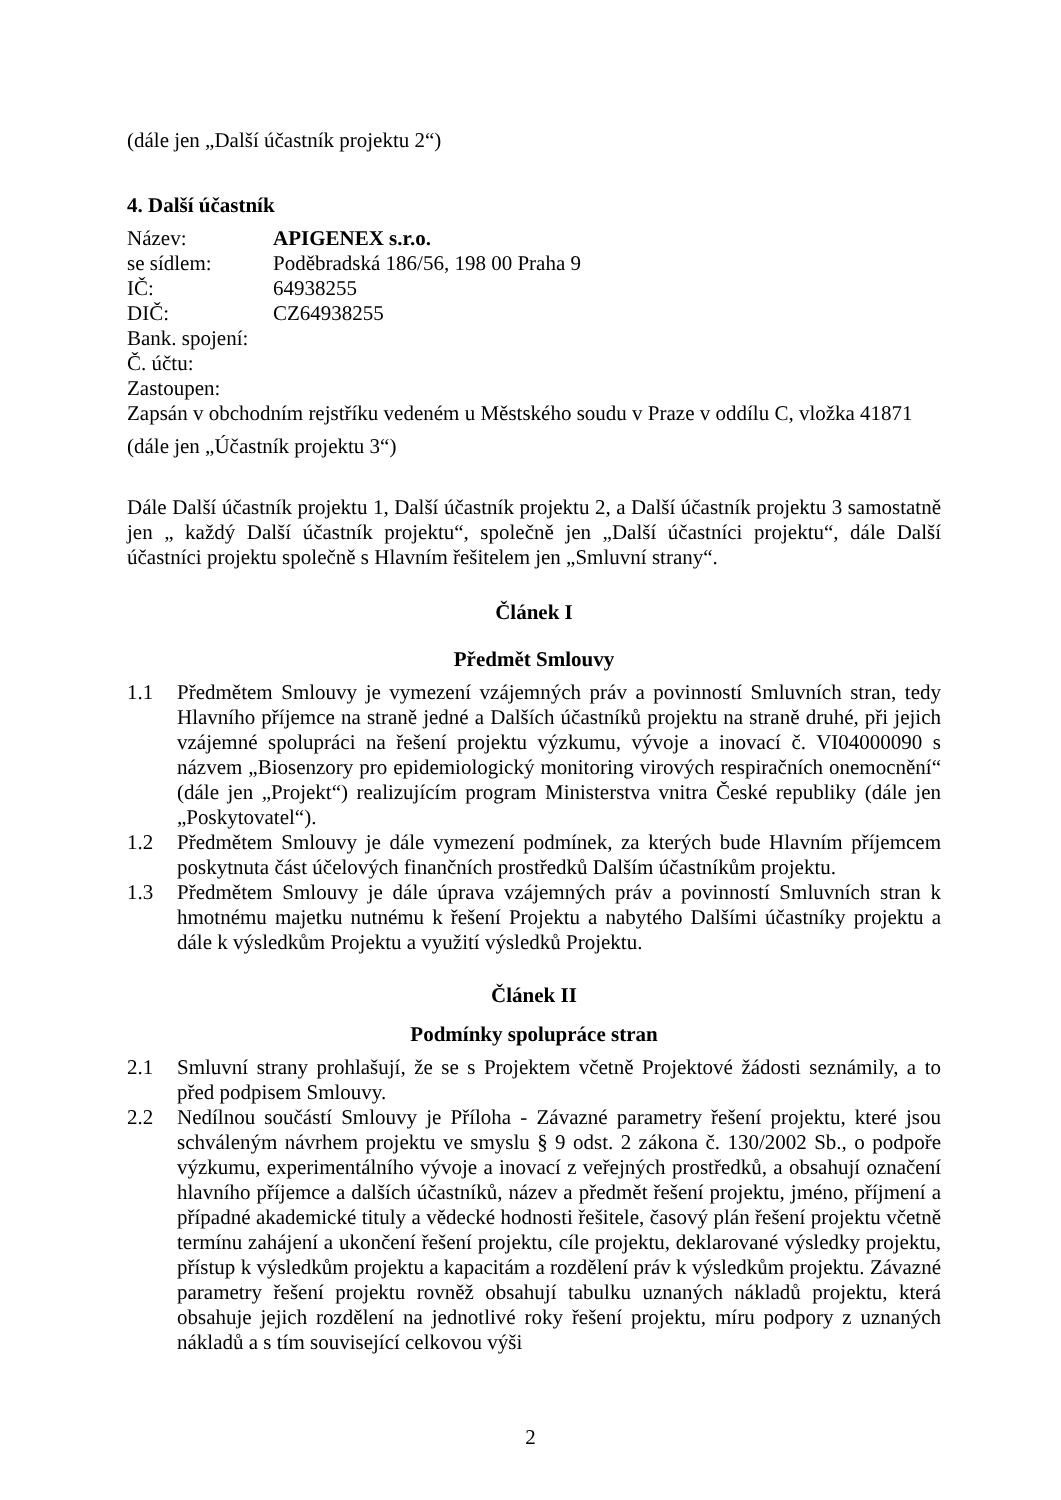(dále jen „Další účastník projektu 2“)
4. Další účastník
Název: APIGENEX s.r.o.
se sídlem: Poděbradská 186/56, 198 00 Praha 9
IČ: 64938255
DIČ: CZ64938255
Bank. spojení:
Č. účtu:
Zastoupen:
Zapsán v obchodním rejstříku vedeném u Městského soudu v Praze v oddílu C, vložka 41871
(dále jen „Účastník projektu 3“)
Dále Další účastník projektu 1, Další účastník projektu 2, a Další účastník projektu 3 samostatně jen „ každý Další účastník projektu“, společně jen „Další účastníci projektu“, dále Další účastníci projektu společně s Hlavním řešitelem jen „Smluvní strany“.
Článek I
Předmět Smlouvy
1.1 Předmětem Smlouvy je vymezení vzájemných práv a povinností Smluvních stran, tedy Hlavního příjemce na straně jedné a Dalších účastníků projektu na straně druhé, při jejich vzájemné spolupráci na řešení projektu výzkumu, vývoje a inovací č. VI04000090 s názvem „Biosenzory pro epidemiologický monitoring virových respiračních onemocnění“ (dále jen „Projekt“) realizujícím program Ministerstva vnitra České republiky (dále jen „Poskytovatel“).
1.2 Předmětem Smlouvy je dále vymezení podmínek, za kterých bude Hlavním příjemcem poskytnuta část účelových finančních prostředků Dalším účastníkům projektu.
1.3 Předmětem Smlouvy je dále úprava vzájemných práv a povinností Smluvních stran k hmotnému majetku nutnému k řešení Projektu a nabytého Dalšími účastníky projektu a dále k výsledkům Projektu a využití výsledků Projektu.
Článek II
Podmínky spolupráce stran
2.1 Smluvní strany prohlašují, že se s Projektem včetně Projektové žádosti seznámily, a to před podpisem Smlouvy.
2.2 Nedílnou součástí Smlouvy je Příloha - Závazné parametry řešení projektu, které jsou schváleným návrhem projektu ve smyslu § 9 odst. 2 zákona č. 130/2002 Sb., o podpoře výzkumu, experimentálního vývoje a inovací z veřejných prostředků, a obsahují označení hlavního příjemce a dalších účastníků, název a předmět řešení projektu, jméno, příjmení a případné akademické tituly a vědecké hodnosti řešitele, časový plán řešení projektu včetně termínu zahájení a ukončení řešení projektu, cíle projektu, deklarované výsledky projektu, přístup k výsledkům projektu a kapacitám a rozdělení práv k výsledkům projektu. Závazné parametry řešení projektu rovněž obsahují tabulku uznaných nákladů projektu, která obsahuje jejich rozdělení na jednotlivé roky řešení projektu, míru podpory z uznaných nákladů a s tím související celkovou výši
2